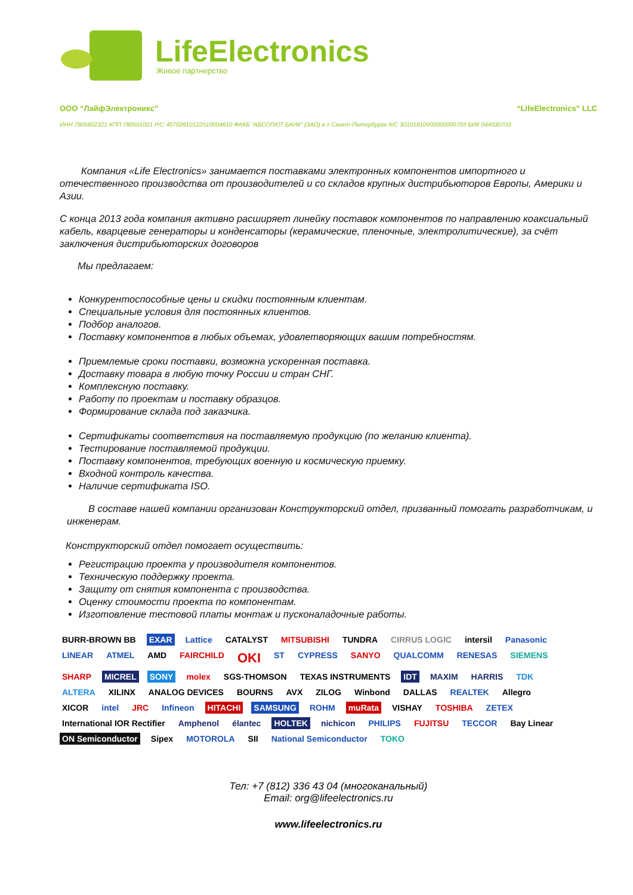LifeElectronics
Живое партнерство
ООО “ЛайфЭлектроникс” “LifeElectronics” LLC
ИНН 7805602321 КПП 780501001 Р/С 40702810122510004610 ФАКБ "АБСОЛЮТ БАНК" (ЗАО) в г.Санкт-Петербурге К/С 30101810900000000703 БИК 044030703
Компания «Life Electronics» занимается поставками электронных компонентов импортного и отечественного производства от производителей и со складов крупных дистрибьюторов Европы, Америки и Азии.
С конца 2013 года компания активно расширяет линейку поставок компонентов по направлению коаксиальный кабель, кварцевые генераторы и конденсаторы (керамические, пленочные, электролитические), за счёт заключения дистрибьюторских договоров
Мы предлагаем:
Конкурентоспособные цены и скидки постоянным клиентам.
Специальные условия для постоянных клиентов.
Подбор аналогов.
Поставку компонентов в любых объемах, удовлетворяющих вашим потребностям.
Приемлемые сроки поставки, возможна ускоренная поставка.
Доставку товара в любую точку России и стран СНГ.
Комплексную поставку.
Работу по проектам и поставку образцов.
Формирование склада под заказчика.
Сертификаты соответствия на поставляемую продукцию (по желанию клиента).
Тестирование поставляемой продукции.
Поставку компонентов, требующих военную и космическую приемку.
Входной контроль качества.
Наличие сертификата ISO.
В составе нашей компании организован Конструкторский отдел, призванный помогать разработчикам, и инженерам.
Конструкторский отдел помогает осуществить:
Регистрацию проекта у производителя компонентов.
Техническую поддержку проекта.
Защиту от снятия компонента с производства.
Оценку стоимости проекта по компонентам.
Изготовление тестовой платы монтаж и пусконаладочные работы.
BURR-BROWN BB EXAR Lattice CATALYST MITSUBISHI TUNDRA CIRRUS LOGIC intersil Panasonic LINEAR ATMEL AMD FAIRCHILD OKI ST CYPRESS SANYO QUALCOMM RENESAS SIEMENS SHARP MICREL SONY molex SGS-THOMSON TEXAS INSTRUMENTS IDT MAXIM HARRIS TDK ALTERA XILINX ANALOG DEVICES BOURNS AVX ZILOG Winbond DALLAS REALTEK Allegro XICOR intel JRC Infineon HITACHI SAMSUNG ROHM muRata VISHAY TOSHIBA ZETEX International IOR Rectifier Amphenol élantec HOLTEK nichicon PHILIPS FUJITSU TECCOR Bay Linear ON Semiconductor Sipex MOTOROLA SII National Semiconductor TOKO
Тел: +7 (812) 336 43 04 (многоканальный)
Email: org@lifeelectronics.ru
www.lifeelectronics.ru